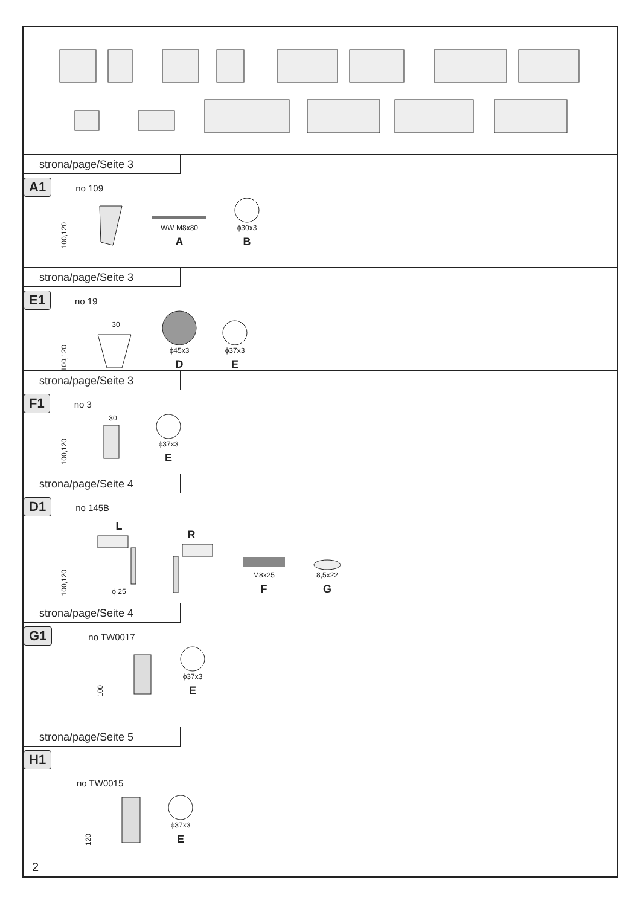strona/page/Seite 3
A1 no 109
100,120
WW M8x80
A
ϕ30x3
B
strona/page/Seite 3
E1 no 19
100,120
30
ϕ45x3
D
ϕ37x3
E
strona/page/Seite 3
F1 no 3
100,120
30
ϕ37x3
E
strona/page/Seite 4
D1 no 145B
100,120
Lϕ 25
R
M8x25
F
8,5x22
G
strona/page/Seite 4
G1 no TW0017
100
ϕ37x3
E
strona/page/Seite 5
H1
no TW0015
120
ϕ37x3
E
2